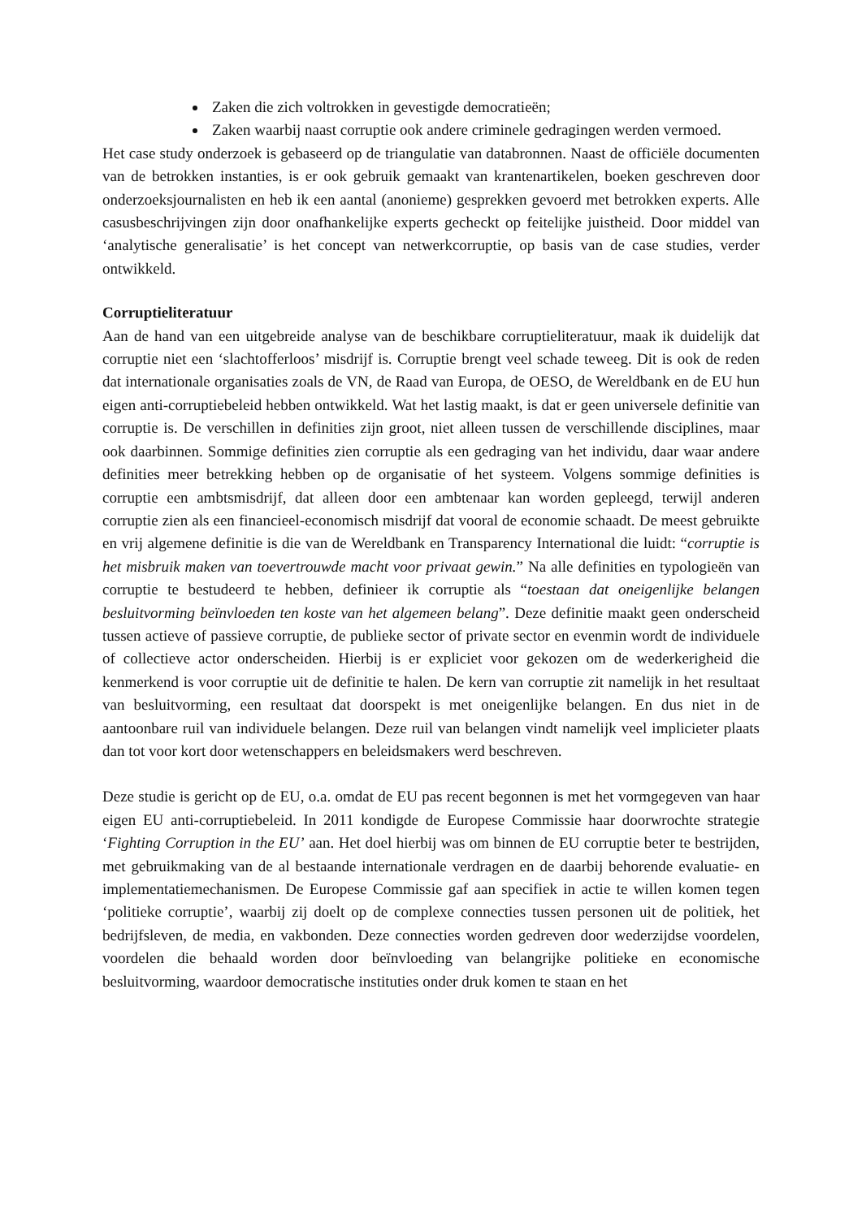Zaken die zich voltrokken in gevestigde democratieën;
Zaken waarbij naast corruptie ook andere criminele gedragingen werden vermoed.
Het case study onderzoek is gebaseerd op de triangulatie van databronnen. Naast de officiële documenten van de betrokken instanties, is er ook gebruik gemaakt van krantenartikelen, boeken geschreven door onderzoeksjournalisten en heb ik een aantal (anonieme) gesprekken gevoerd met betrokken experts. Alle casusbeschrijvingen zijn door onafhankelijke experts gecheckt op feitelijke juistheid. Door middel van ‘analytische generalisatie’ is het concept van netwerkcorruptie, op basis van de case studies, verder ontwikkeld.
Corruptieliteratuur
Aan de hand van een uitgebreide analyse van de beschikbare corruptieliteratuur, maak ik duidelijk dat corruptie niet een ‘slachtofferloos’ misdrijf is. Corruptie brengt veel schade teweeg. Dit is ook de reden dat internationale organisaties zoals de VN, de Raad van Europa, de OESO, de Wereldbank en de EU hun eigen anti-corruptiebeleid hebben ontwikkeld. Wat het lastig maakt, is dat er geen universele definitie van corruptie is. De verschillen in definities zijn groot, niet alleen tussen de verschillende disciplines, maar ook daarbinnen. Sommige definities zien corruptie als een gedraging van het individu, daar waar andere definities meer betrekking hebben op de organisatie of het systeem. Volgens sommige definities is corruptie een ambtsmisdrijf, dat alleen door een ambtenaar kan worden gepleegd, terwijl anderen corruptie zien als een financieel-economisch misdrijf dat vooral de economie schaadt. De meest gebruikte en vrij algemene definitie is die van de Wereldbank en Transparency International die luidt: “corruptie is het misbruik maken van toevertrouwde macht voor privaat gewin.” Na alle definities en typologieën van corruptie te bestudeerd te hebben, definieer ik corruptie als “toestaan dat oneigenlijke belangen besluitvorming beïnvloeden ten koste van het algemeen belang”. Deze definitie maakt geen onderscheid tussen actieve of passieve corruptie, de publieke sector of private sector en evenmin wordt de individuele of collectieve actor onderscheiden. Hierbij is er expliciet voor gekozen om de wederkerigheid die kenmerkend is voor corruptie uit de definitie te halen. De kern van corruptie zit namelijk in het resultaat van besluitvorming, een resultaat dat doorspekt is met oneigenlijke belangen. En dus niet in de aantoonbare ruil van individuele belangen. Deze ruil van belangen vindt namelijk veel implicieter plaats dan tot voor kort door wetenschappers en beleidsmakers werd beschreven.
Deze studie is gericht op de EU, o.a. omdat de EU pas recent begonnen is met het vormgegeven van haar eigen EU anti-corruptiebeleid. In 2011 kondigde de Europese Commissie haar doorwrochte strategie ‘Fighting Corruption in the EU’ aan. Het doel hierbij was om binnen de EU corruptie beter te bestrijden, met gebruikmaking van de al bestaande internationale verdragen en de daarbij behorende evaluatie- en implementatiemechanismen. De Europese Commissie gaf aan specifiek in actie te willen komen tegen ‘politieke corruptie’, waarbij zij doelt op de complexe connecties tussen personen uit de politiek, het bedrijfsleven, de media, en vakbonden. Deze connecties worden gedreven door wederzijdse voordelen, voordelen die behaald worden door beïnvloeding van belangrijke politieke en economische besluitvorming, waardoor democratische instituties onder druk komen te staan en het